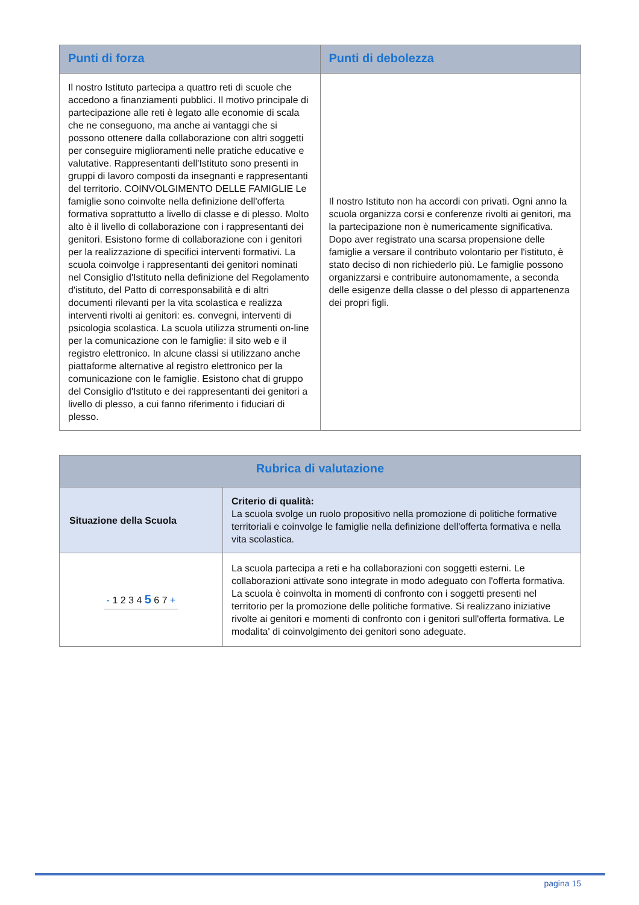| Punti di forza | Punti di debolezza |
| --- | --- |
| Il nostro Istituto partecipa a quattro reti di scuole che accedono a finanziamenti pubblici. Il motivo principale di partecipazione alle reti è legato alle economie di scala che ne conseguono, ma anche ai vantaggi che si possono ottenere dalla collaborazione con altri soggetti per conseguire miglioramenti nelle pratiche educative e valutative. Rappresentanti dell'Istituto sono presenti in gruppi di lavoro composti da insegnanti e rappresentanti del territorio. COINVOLGIMENTO DELLE FAMIGLIE Le famiglie sono coinvolte nella definizione dell'offerta formativa soprattutto a livello di classe e di plesso. Molto alto è il livello di collaborazione con i rappresentanti dei genitori. Esistono forme di collaborazione con i genitori per la realizzazione di specifici interventi formativi. La scuola coinvolge i rappresentanti dei genitori nominati nel Consiglio d'Istituto nella definizione del Regolamento d'istituto, del Patto di corresponsabilità e di altri documenti rilevanti per la vita scolastica e realizza interventi rivolti ai genitori: es. convegni, interventi di psicologia scolastica. La scuola utilizza strumenti on-line per la comunicazione con le famiglie: il sito web e il registro elettronico. In alcune classi si utilizzano anche piattaforme alternative al registro elettronico per la comunicazione con le famiglie. Esistono chat di gruppo del Consiglio d'Istituto e dei rappresentanti dei genitori a livello di plesso, a cui fanno riferimento i fiduciari di plesso. | Il nostro Istituto non ha accordi con privati. Ogni anno la scuola organizza corsi e conferenze rivolti ai genitori, ma la partecipazione non è numericamente significativa. Dopo aver registrato una scarsa propensione delle famiglie a versare il contributo volontario per l'istituto, è stato deciso di non richiederlo più. Le famiglie possono organizzarsi e contribuire autonomamente, a seconda delle esigenze della classe o del plesso di appartenenza dei propri figli. |
| Rubrica di valutazione | |
| --- | --- |
| Situazione della Scuola | Criterio di qualità: La scuola svolge un ruolo propositivo nella promozione di politiche formative territoriali e coinvolge le famiglie nella definizione dell'offerta formativa e nella vita scolastica. |
| - 1 2 3 4 5 6 7 + | La scuola partecipa a reti e ha collaborazioni con soggetti esterni. Le collaborazioni attivate sono integrate in modo adeguato con l'offerta formativa. La scuola è coinvolta in momenti di confronto con i soggetti presenti nel territorio per la promozione delle politiche formative. Si realizzano iniziative rivolte ai genitori e momenti di confronto con i genitori sull'offerta formativa. Le modalita' di coinvolgimento dei genitori sono adeguate. |
pagina 15